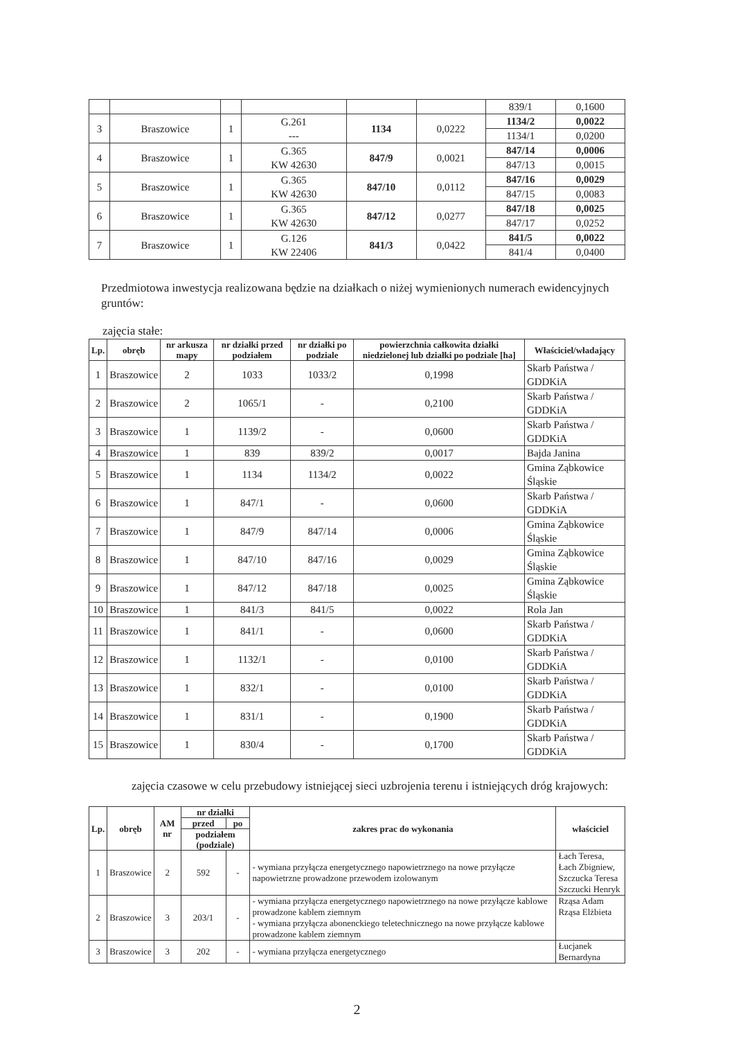| | | | | | | 839/1 | 0,1600 |
| 3 | Braszowice | 1 | G.261 --- | 1134 | 0,0222 | 1134/2 | 0,0022 |
| | | | | | | 1134/1 | 0,0200 |
| 4 | Braszowice | 1 | G.365 KW 42630 | 847/9 | 0,0021 | 847/14 | 0,0006 |
| | | | | | | 847/13 | 0,0015 |
| 5 | Braszowice | 1 | G.365 KW 42630 | 847/10 | 0,0112 | 847/16 | 0,0029 |
| | | | | | | 847/15 | 0,0083 |
| 6 | Braszowice | 1 | G.365 KW 42630 | 847/12 | 0,0277 | 847/18 | 0,0025 |
| | | | | | | 847/17 | 0,0252 |
| 7 | Braszowice | 1 | G.126 KW 22406 | 841/3 | 0,0422 | 841/5 | 0,0022 |
| | | | | | | 841/4 | 0,0400 |
Przedmiotowa inwestycja realizowana będzie na działkach o niżej wymienionych numerach ewidencyjnych gruntów:
zajęcia stałe:
| Lp. | obręb | nr arkusza mapy | nr działki przed podziałem | nr działki po podziale | powierzchnia całkowita działki niedzielonej lub działki po podziale [ha] | Właściciel/władający |
| --- | --- | --- | --- | --- | --- | --- |
| 1 | Braszowice | 2 | 1033 | 1033/2 | 0,1998 | Skarb Państwa / GDDKiA |
| 2 | Braszowice | 2 | 1065/1 | - | 0,2100 | Skarb Państwa / GDDKiA |
| 3 | Braszowice | 1 | 1139/2 | - | 0,0600 | Skarb Państwa / GDDKiA |
| 4 | Braszowice | 1 | 839 | 839/2 | 0,0017 | Bajda Janina |
| 5 | Braszowice | 1 | 1134 | 1134/2 | 0,0022 | Gmina Ząbkowice Śląskie |
| 6 | Braszowice | 1 | 847/1 | - | 0,0600 | Skarb Państwa / GDDKiA |
| 7 | Braszowice | 1 | 847/9 | 847/14 | 0,0006 | Gmina Ząbkowice Śląskie |
| 8 | Braszowice | 1 | 847/10 | 847/16 | 0,0029 | Gmina Ząbkowice Śląskie |
| 9 | Braszowice | 1 | 847/12 | 847/18 | 0,0025 | Gmina Ząbkowice Śląskie |
| 10 | Braszowice | 1 | 841/3 | 841/5 | 0,0022 | Rola Jan |
| 11 | Braszowice | 1 | 841/1 | - | 0,0600 | Skarb Państwa / GDDKiA |
| 12 | Braszowice | 1 | 1132/1 | - | 0,0100 | Skarb Państwa / GDDKiA |
| 13 | Braszowice | 1 | 832/1 | - | 0,0100 | Skarb Państwa / GDDKiA |
| 14 | Braszowice | 1 | 831/1 | - | 0,1900 | Skarb Państwa / GDDKiA |
| 15 | Braszowice | 1 | 830/4 | - | 0,1700 | Skarb Państwa / GDDKiA |
zajęcia czasowe w celu przebudowy istniejącej sieci uzbrojenia terenu i istniejących dróg krajowych:
| Lp. | obręb | AM nr | nr działki | | zakres prac do wykonania | właściciel |
| --- | --- | --- | --- | --- | --- | --- |
| | | | przed | po | | |
| | | | podziałem (podziale) | | | |
| 1 | Braszowice | 2 | 592 | - | - wymiana przyłącza energetycznego napowietrznego na nowe przyłącze napowietrzne prowadzone przewodem izolowanym | Łach Teresa, Łach Zbigniew, Szczucka Teresa Szczucki Henryk |
| 2 | Braszowice | 3 | 203/1 | - | - wymiana przyłącza energetycznego napowietrznego na nowe przyłącze kablowe prowadzone kablem ziemnym - wymiana przyłącza abonenckiego teletechnicznego na nowe przyłącze kablowe prowadzone kablem ziemnym | Rząsa Adam Rząsa Elżbieta |
| 3 | Braszowice | 3 | 202 | - | - wymiana przyłącza energetycznego | Łucjanek Bernardyna |
2